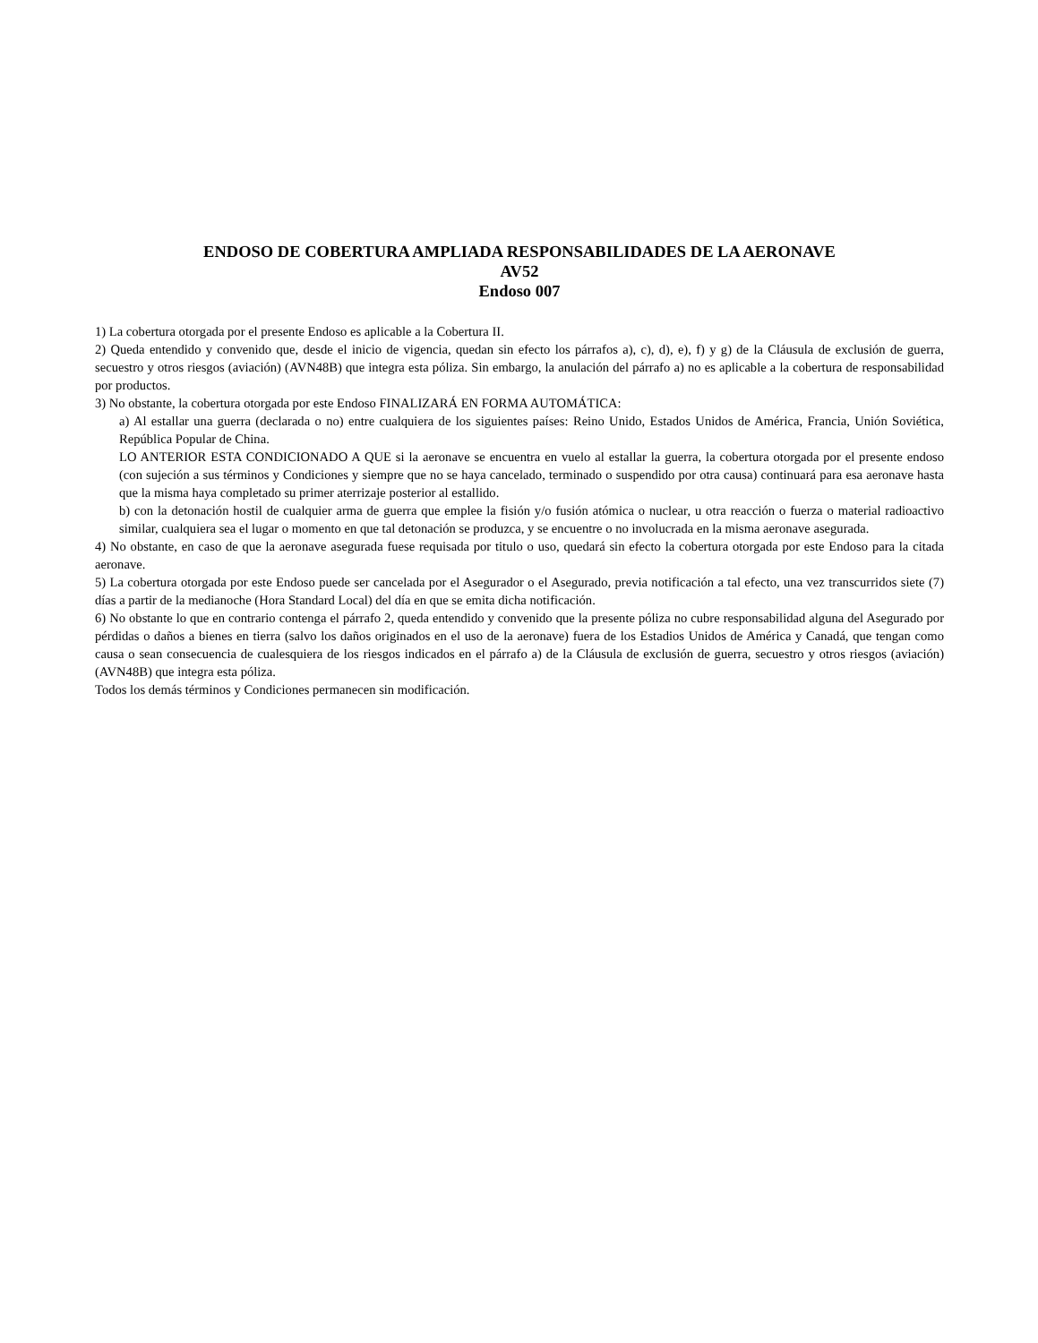ENDOSO DE COBERTURA AMPLIADA RESPONSABILIDADES DE LA AERONAVE
AV52
Endoso 007
1) La cobertura otorgada por el presente Endoso es aplicable a la Cobertura II.
2) Queda entendido y convenido que, desde el inicio de vigencia, quedan sin efecto los párrafos a), c), d), e), f) y g) de la Cláusula de exclusión de guerra, secuestro y otros riesgos (aviación) (AVN48B) que integra esta póliza. Sin embargo, la anulación del párrafo a) no es aplicable a la cobertura de responsabilidad por productos.
3) No obstante, la cobertura otorgada por este Endoso FINALIZARÁ EN FORMA AUTOMÁTICA:
a) Al estallar una guerra (declarada o no) entre cualquiera de los siguientes países: Reino Unido, Estados Unidos de América, Francia, Unión Soviética, República Popular de China.
LO ANTERIOR ESTA CONDICIONADO A QUE si la aeronave se encuentra en vuelo al estallar la guerra, la cobertura otorgada por el presente endoso (con sujeción a sus términos y Condiciones y siempre que no se haya cancelado, terminado o suspendido por otra causa) continuará para esa aeronave hasta que la misma haya completado su primer aterrizaje posterior al estallido.
b) con la detonación hostil de cualquier arma de guerra que emplee la fisión y/o fusión atómica o nuclear, u otra reacción o fuerza o material radioactivo similar, cualquiera sea el lugar o momento en que tal detonación se produzca, y se encuentre o no involucrada en la misma aeronave asegurada.
4) No obstante, en caso de que la aeronave asegurada fuese requisada por titulo o uso, quedará sin efecto la cobertura otorgada por este Endoso para la citada aeronave.
5) La cobertura otorgada por este Endoso puede ser cancelada por el Asegurador o el Asegurado, previa notificación a tal efecto, una vez transcurridos siete (7) días a partir de la medianoche (Hora Standard Local) del día en que se emita dicha notificación.
6) No obstante lo que en contrario contenga el párrafo 2, queda entendido y convenido que la presente póliza no cubre responsabilidad alguna del Asegurado por pérdidas o daños a bienes en tierra (salvo los daños originados en el uso de la aeronave) fuera de los Estadios Unidos de América y Canadá, que tengan como causa o sean consecuencia de cualesquiera de los riesgos indicados en el párrafo a) de la Cláusula de exclusión de guerra, secuestro y otros riesgos (aviación) (AVN48B) que integra esta póliza.
Todos los demás términos y Condiciones permanecen sin modificación.